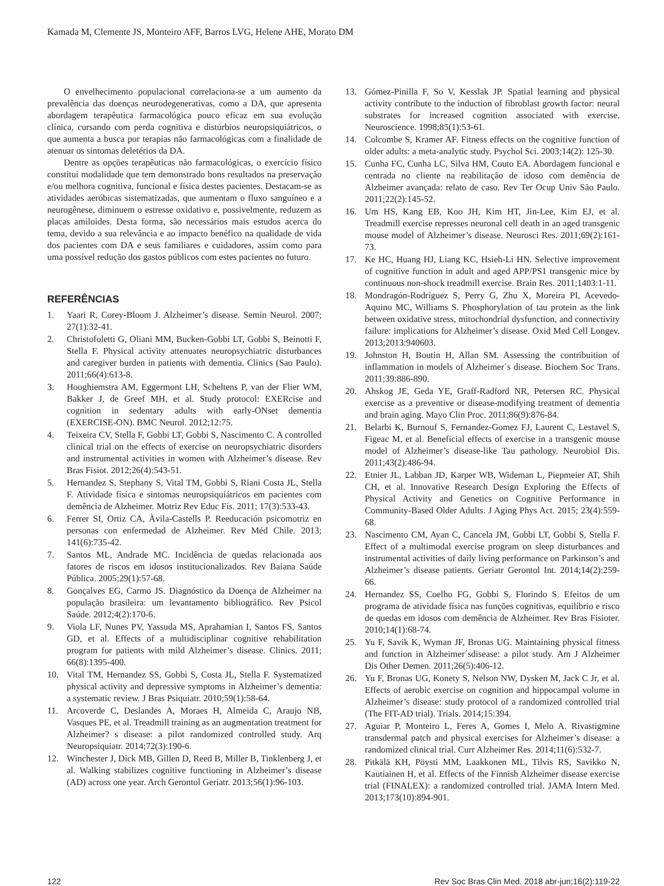Kamada M, Clemente JS, Monteiro AFF, Barros LVG, Helene AHE, Morato DM
O envelhecimento populacional correlaciona-se a um aumento da prevalência das doenças neurodegenerativas, como a DA, que apresenta abordagem terapêutica farmacológica pouco eficaz em sua evolução clínica, cursando com perda cognitiva e distúrbios neuropsiquiátricos, o que aumenta a busca por terapias não farmacológicas com a finalidade de atenuar os sintomas deletérios da DA.
Dentre as opções terapêuticas não farmacológicas, o exercício físico constitui modalidade que tem demonstrado bons resultados na preservação e/ou melhora cognitiva, funcional e física destes pacientes. Destacam-se as atividades aeróbicas sistematizadas, que aumentam o fluxo sanguíneo e a neurogênese, diminuem o estresse oxidativo e, possivelmente, reduzem as placas amiloides. Desta forma, são necessários mais estudos acerca do tema, devido a sua relevância e ao impacto benéfico na qualidade de vida dos pacientes com DA e seus familiares e cuidadores, assim como para uma possível redução dos gastos públicos com estes pacientes no futuro.
REFERÊNCIAS
1. Yaari R, Corey-Bloom J. Alzheimer’s disease. Semin Neurol. 2007; 27(1):32-41.
2. Christofoletti G, Oliani MM, Bucken-Gobbi LT, Gobbi S, Beinotti F, Stella F. Physical activity attenuates neuropsychiatric disturbances and caregiver burden in patients with dementia. Clinics (Sao Paulo). 2011;66(4):613-8.
3. Hooghiemstra AM, Eggermont LH, Scheltens P, van der Flier WM, Bakker J, de Greef MH, et al. Study protocol: EXERcise and cognition in sedentary adults with early-ONset dementia (EXERCISE-ON). BMC Neurol. 2012;12:75.
4. Teixeira CV, Stella F, Gobbi LT, Gobbi S, Nascimento C. A controlled clinical trial on the effects of exercise on neuropsychiatric disorders and instrumental activities in women with Alzheimer’s disease. Rev Bras Fisiot. 2012;26(4):543-51.
5. Hernandez S, Stephany S, Vital TM, Gobbi S, Riani Costa JL, Stella F. Atividade física e sintomas neuropsiquiátricos em pacientes com demência de Alzheimer. Motriz Rev Educ Fís. 2011; 17(3):533-43.
6. Ferrer SI, Ortiz CA, Àvila-Castells P. Reeducación psicomotriz en personas con enfermedad de Alzheimer. Rev Méd Chile. 2013; 141(6):735-42.
7. Santos ML, Andrade MC. Incidência de quedas relacionada aos fatores de riscos em idosos institucionalizados. Rev Baiana Saúde Pública. 2005;29(1):57-68.
8. Gonçalves EG, Carmo JS. Diagnóstico da Doença de Alzheimer na população brasileira: um levantamento bibliográfico. Rev Psicol Saúde. 2012;4(2):170-6.
9. Viola LF, Nunes PV, Yassuda MS, Aprahamian I, Santos FS, Santos GD, et al. Effects of a multidisciplinar cognitive rehabilitation program for patients with mild Alzheimer’s disease. Clinics. 2011; 66(8):1395-400.
10. Vital TM, Hernandez SS, Gobbi S, Costa JL, Stella F. Systematized physical activity and depressive symptoms in Alzheimer’s dementia: a systematic review. J Bras Psiquiatr. 2010;59(1):58-64.
11. Arcoverde C, Deslandes A, Moraes H, Almeida C, Araujo NB, Vasques PE, et al. Treadmill training as an augmentation treatment for Alzheimer? s disease: a pilot randomized controlled study. Arq Neuropsiquiatr. 2014;72(3):190-6.
12. Winchester J, Dick MB, Gillen D, Reed B, Miller B, Tinklenberg J, et al. Walking stabilizes cognitive functioning in Alzheimer’s disease (AD) across one year. Arch Gerontol Geriatr. 2013;56(1):96-103.
13. Gómez-Pinilla F, So V, Kesslak JP. Spatial learning and physical activity contribute to the induction of fibroblast growth factor: neural substrates for increased cognition associated with exercise. Neuroscience. 1998;85(1):53-61.
14. Colcombe S, Kramer AF. Fitness effects on the cognitive function of older adults: a meta-analytic study. Psychol Sci. 2003;14(2): 125-30.
15. Cunha FC, Cunha LC, Silva HM, Couto EA. Abordagem funcional e centrada no cliente na reabilitação de idoso com demência de Alzheimer avançada: relato de caso. Rev Ter Ocup Univ São Paulo. 2011;22(2):145-52.
16. Um HS, Kang EB, Koo JH, Kim HT, Jin-Lee, Kim EJ, et al. Treadmill exercise represses neuronal cell death in an aged transgenic mouse model of Alzheimer’s disease. Neurosci Res. 2011;69(2):161-73.
17. Ke HC, Huang HJ, Liang KC, Hsieh-Li HN. Selective improvement of cognitive function in adult and aged APP/PS1 transgenic mice by continuous non-shock treadmill exercise. Brain Res. 2011;1403:1-11.
18. Mondragón-Rodríguez S, Perry G, Zhu X, Moreira PI, Acevedo-Aquino MC, Williams S. Phosphorylation of tau protein as the link between oxidative stress, mitochondrial dysfunction, and connectivity failure: implications for Alzheimer’s disease. Oxid Med Cell Longev. 2013;2013:940603.
19. Johnston H, Boutin H, Allan SM. Assessing the contribuition of inflammation in models of Alzheimer´s disease. Biochem Soc Trans. 2011;39:886-890.
20. Ahskog JE, Geda YE, Graff-Radford NR, Petersen RC. Physical exercise as a preventive or disease-modifying treatment of dementia and brain aging. Mayo Clin Proc. 2011;86(9):876-84.
21. Belarbi K, Burnouf S, Fernandez-Gomez FJ, Laurent C, Lestavel S, Figeac M, et al. Beneficial effects of exercise in a transgenic mouse model of Alzheimer’s disease-like Tau pathology. Neurobiol Dis. 2011;43(2):486-94.
22. Etnier JL, Labban JD, Karper WB, Wideman L, Piepmeier AT, Shih CH, et al. Innovative Research Design Exploring the Effects of Physical Activity and Genetics on Cognitive Performance in Community-Based Older Adults. J Aging Phys Act. 2015; 23(4):559-68.
23. Nascimento CM, Ayan C, Cancela JM, Gobbi LT, Gobbi S, Stella F. Effect of a multimodal exercise program on sleep disturbances and instrumental activities of daily living performance on Parkinson’s and Alzheimer’s disease patients. Geriatr Gerontol Int. 2014;14(2):259-66.
24. Hernandez SS, Coelho FG, Gobbi S, Florindo S. Efeitos de um programa de atividade física nas funções cognitivas, equilíbrio e risco de quedas em idosos com demência de Alzheimer. Rev Bras Fisioter. 2010;14(1):68-74.
25. Yu F, Savik K, Wyman JF, Bronas UG. Maintaining physical fitness and function in Alzheimer´sdisease: a pilot study. Am J Alzheimer Dis Other Demen. 2011;26(5):406-12.
26. Yu F, Bronas UG, Konety S, Nelson NW, Dysken M, Jack C Jr, et al. Effects of aerobic exercise on cognition and hippocampal volume in Alzheimer’s disease: study protocol of a randomized controlled trial (The FIT-AD trial). Trials. 2014;15:394.
27. Aguiar P, Monteiro L, Feres A, Gomes I, Melo A. Rivastigmine transdermal patch and physical exercises for Alzheimer’s disease: a randomized clinical trial. Curr Alzheimer Res. 2014;11(6):532-7.
28. Pitkälä KH, Pöysti MM, Laakkonen ML, Tilvis RS, Savikko N, Kautiainen H, et al. Effects of the Finnish Alzheimer disease exercise trial (FINALEX): a randomized controlled trial. JAMA Intern Med. 2013;173(10):894-901.
122 Rev Soc Bras Clin Med. 2018 abr-jun;16(2):119-22